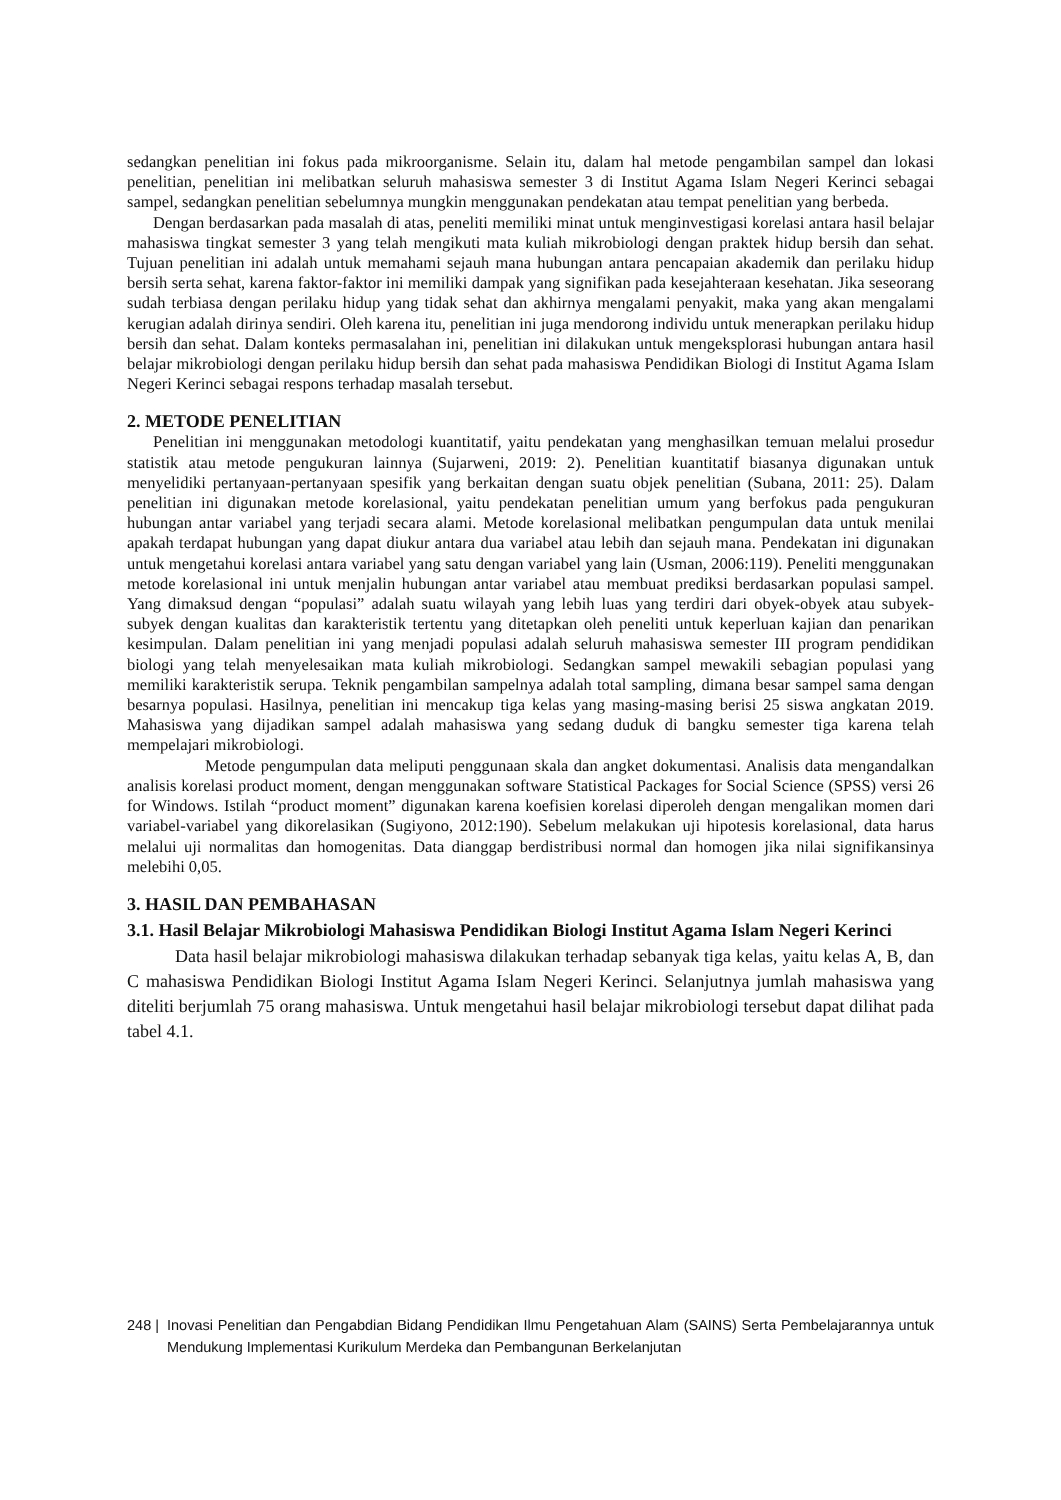sedangkan penelitian ini fokus pada mikroorganisme. Selain itu, dalam hal metode pengambilan sampel dan lokasi penelitian, penelitian ini melibatkan seluruh mahasiswa semester 3 di Institut Agama Islam Negeri Kerinci sebagai sampel, sedangkan penelitian sebelumnya mungkin menggunakan pendekatan atau tempat penelitian yang berbeda.
Dengan berdasarkan pada masalah di atas, peneliti memiliki minat untuk menginvestigasi korelasi antara hasil belajar mahasiswa tingkat semester 3 yang telah mengikuti mata kuliah mikrobiologi dengan praktek hidup bersih dan sehat. Tujuan penelitian ini adalah untuk memahami sejauh mana hubungan antara pencapaian akademik dan perilaku hidup bersih serta sehat, karena faktor-faktor ini memiliki dampak yang signifikan pada kesejahteraan kesehatan. Jika seseorang sudah terbiasa dengan perilaku hidup yang tidak sehat dan akhirnya mengalami penyakit, maka yang akan mengalami kerugian adalah dirinya sendiri. Oleh karena itu, penelitian ini juga mendorong individu untuk menerapkan perilaku hidup bersih dan sehat. Dalam konteks permasalahan ini, penelitian ini dilakukan untuk mengeksplorasi hubungan antara hasil belajar mikrobiologi dengan perilaku hidup bersih dan sehat pada mahasiswa Pendidikan Biologi di Institut Agama Islam Negeri Kerinci sebagai respons terhadap masalah tersebut.
2. METODE PENELITIAN
Penelitian ini menggunakan metodologi kuantitatif, yaitu pendekatan yang menghasilkan temuan melalui prosedur statistik atau metode pengukuran lainnya (Sujarweni, 2019: 2). Penelitian kuantitatif biasanya digunakan untuk menyelidiki pertanyaan-pertanyaan spesifik yang berkaitan dengan suatu objek penelitian (Subana, 2011: 25). Dalam penelitian ini digunakan metode korelasional, yaitu pendekatan penelitian umum yang berfokus pada pengukuran hubungan antar variabel yang terjadi secara alami. Metode korelasional melibatkan pengumpulan data untuk menilai apakah terdapat hubungan yang dapat diukur antara dua variabel atau lebih dan sejauh mana. Pendekatan ini digunakan untuk mengetahui korelasi antara variabel yang satu dengan variabel yang lain (Usman, 2006:119). Peneliti menggunakan metode korelasional ini untuk menjalin hubungan antar variabel atau membuat prediksi berdasarkan populasi sampel. Yang dimaksud dengan “populasi” adalah suatu wilayah yang lebih luas yang terdiri dari obyek-obyek atau subyek-subyek dengan kualitas dan karakteristik tertentu yang ditetapkan oleh peneliti untuk keperluan kajian dan penarikan kesimpulan. Dalam penelitian ini yang menjadi populasi adalah seluruh mahasiswa semester III program pendidikan biologi yang telah menyelesaikan mata kuliah mikrobiologi. Sedangkan sampel mewakili sebagian populasi yang memiliki karakteristik serupa. Teknik pengambilan sampelnya adalah total sampling, dimana besar sampel sama dengan besarnya populasi. Hasilnya, penelitian ini mencakup tiga kelas yang masing-masing berisi 25 siswa angkatan 2019. Mahasiswa yang dijadikan sampel adalah mahasiswa yang sedang duduk di bangku semester tiga karena telah mempelajari mikrobiologi.
Metode pengumpulan data meliputi penggunaan skala dan angket dokumentasi. Analisis data mengandalkan analisis korelasi product moment, dengan menggunakan software Statistical Packages for Social Science (SPSS) versi 26 for Windows. Istilah “product moment” digunakan karena koefisien korelasi diperoleh dengan mengalikan momen dari variabel-variabel yang dikorelasikan (Sugiyono, 2012:190). Sebelum melakukan uji hipotesis korelasional, data harus melalui uji normalitas dan homogenitas. Data dianggap berdistribusi normal dan homogen jika nilai signifikansinya melebihi 0,05.
3. HASIL DAN PEMBAHASAN
3.1. Hasil Belajar Mikrobiologi Mahasiswa Pendidikan Biologi Institut Agama Islam Negeri Kerinci
Data hasil belajar mikrobiologi mahasiswa dilakukan terhadap sebanyak tiga kelas, yaitu kelas A, B, dan C mahasiswa Pendidikan Biologi Institut Agama Islam Negeri Kerinci. Selanjutnya jumlah mahasiswa yang diteliti berjumlah 75 orang mahasiswa. Untuk mengetahui hasil belajar mikrobiologi tersebut dapat dilihat pada tabel 4.1.
248 | Inovasi Penelitian dan Pengabdian Bidang Pendidikan Ilmu Pengetahuan Alam (SAINS) Serta Pembelajarannya untuk Mendukung Implementasi Kurikulum Merdeka dan Pembangunan Berkelanjutan